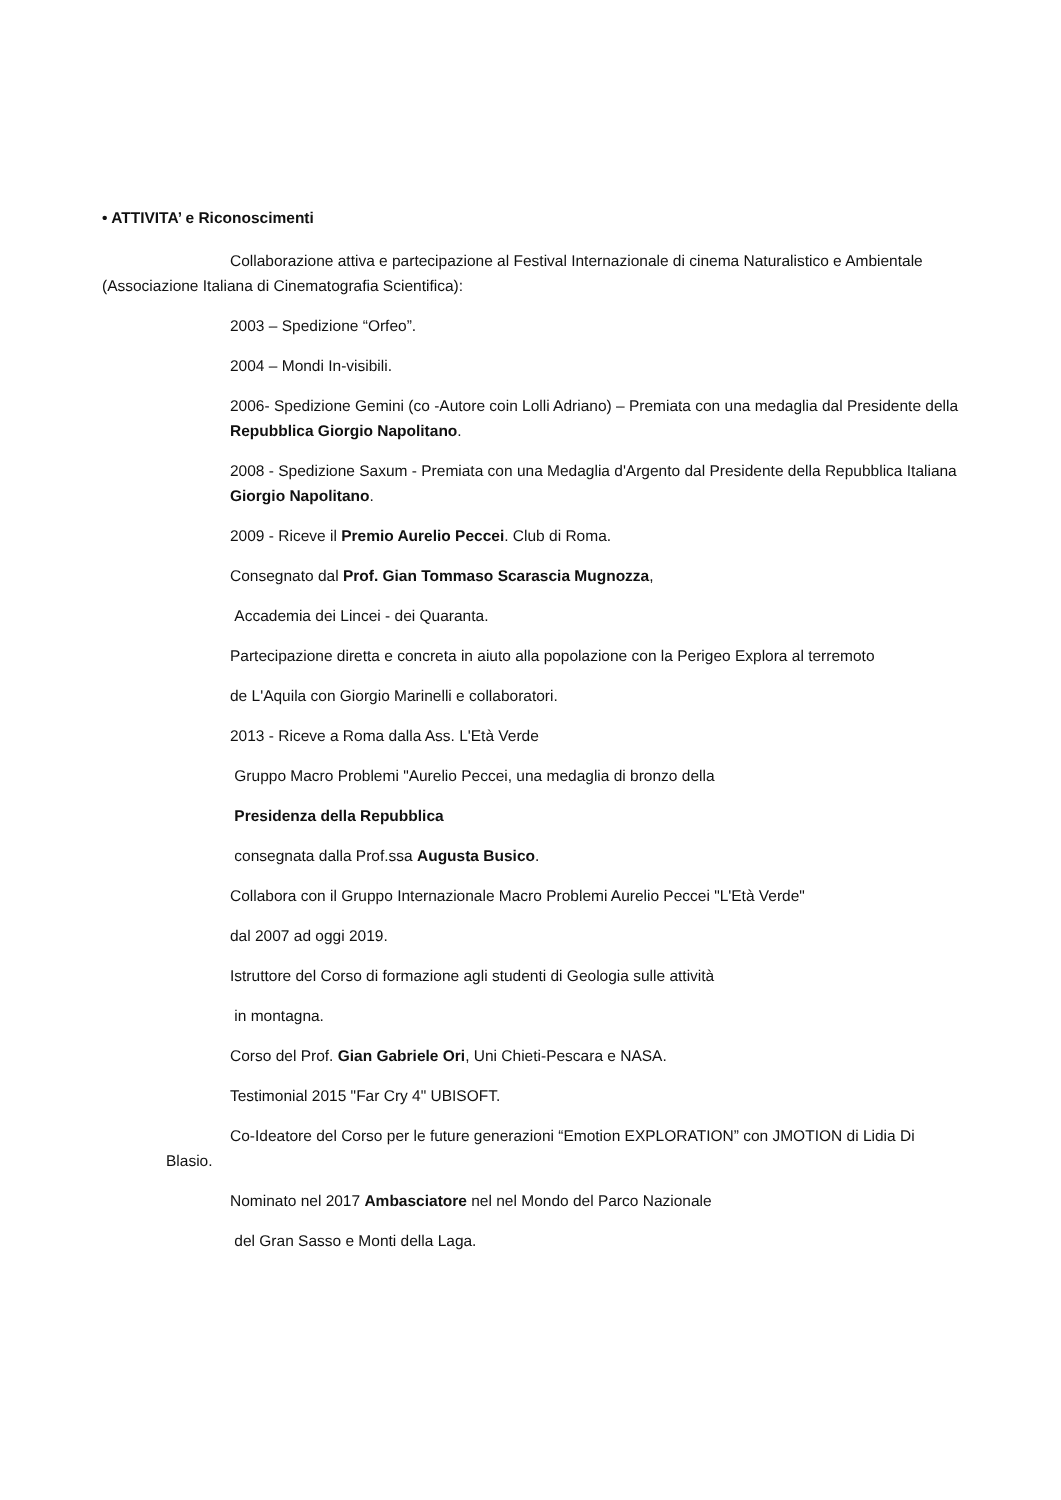• ATTIVITA’ e Riconoscimenti
Collaborazione attiva e partecipazione al Festival Internazionale di cinema Naturalistico e Ambientale (Associazione Italiana di Cinematografia Scientifica):
2003 – Spedizione “Orfeo”.
2004 – Mondi In-visibili.
2006- Spedizione Gemini (co -Autore coin Lolli Adriano) – Premiata con una medaglia dal Presidente della Repubblica Giorgio Napolitano.
2008 - Spedizione Saxum - Premiata con una Medaglia d'Argento dal Presidente della Repubblica Italiana Giorgio Napolitano.
2009 - Riceve il Premio Aurelio Peccei. Club di Roma.
Consegnato dal Prof. Gian Tommaso Scarascia Mugnozza,
Accademia dei Lincei - dei Quaranta.
Partecipazione diretta e concreta in aiuto alla popolazione con la Perigeo Explora al terremoto
de L'Aquila con Giorgio Marinelli e collaboratori.
2013 - Riceve a Roma dalla Ass. L'Età Verde
Gruppo Macro Problemi "Aurelio Peccei, una medaglia di bronzo della
Presidenza della Repubblica
consegnata dalla Prof.ssa Augusta Busico.
Collabora con il Gruppo Internazionale Macro Problemi Aurelio Peccei "L'Età Verde"
dal 2007 ad oggi 2019.
Istruttore del Corso di formazione agli studenti di Geologia sulle attività
in montagna.
Corso del Prof. Gian Gabriele Ori, Uni Chieti-Pescara e NASA.
Testimonial 2015 "Far Cry 4" UBISOFT.
Co-Ideatore del Corso per le future generazioni “Emotion EXPLORATION” con JMOTION di Lidia Di Blasio.
Nominato nel 2017 Ambasciatore nel nel Mondo del Parco Nazionale
del Gran Sasso e Monti della Laga.